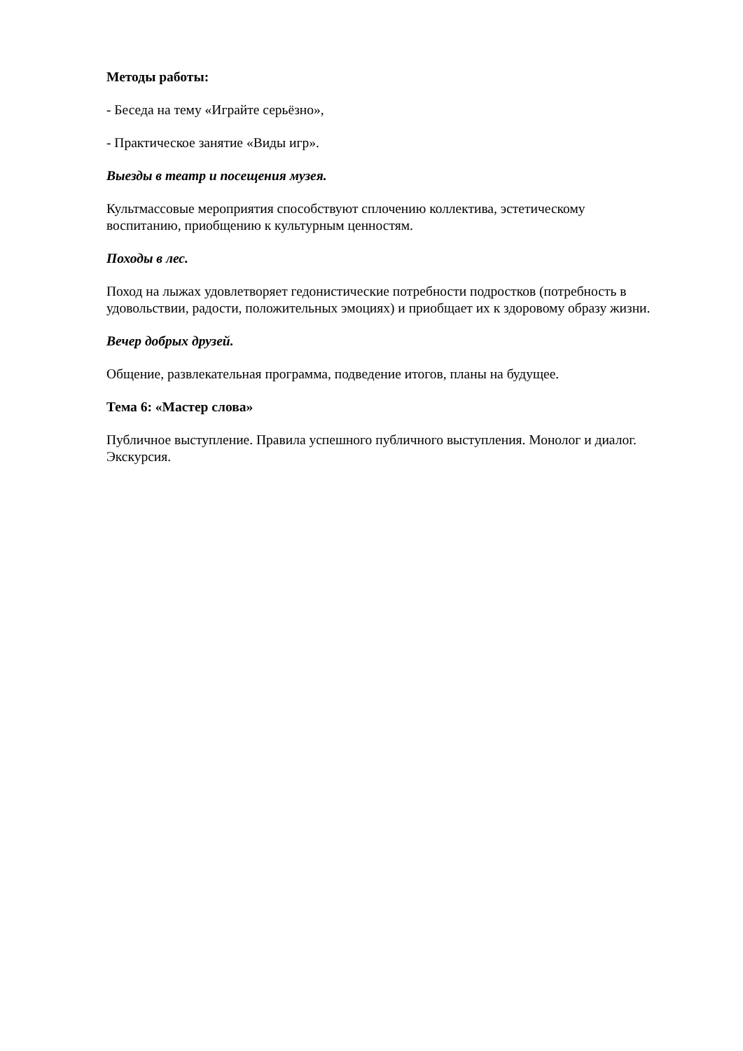Методы работы:
- Беседа на тему «Играйте серьёзно»,
- Практическое занятие «Виды игр».
Выезды в театр и посещения музея.
Культмассовые мероприятия способствуют сплочению коллектива, эстетическому воспитанию, приобщению к культурным ценностям.
Походы в лес.
Поход на лыжах удовлетворяет гедонистические потребности подростков (потребность в удовольствии, радости, положительных эмоциях) и приобщает их к здоровому образу жизни.
Вечер добрых друзей.
Общение, развлекательная программа, подведение итогов, планы на будущее.
Тема 6: «Мастер слова»
Публичное выступление. Правила успешного публичного выступления. Монолог и диалог. Экскурсия.